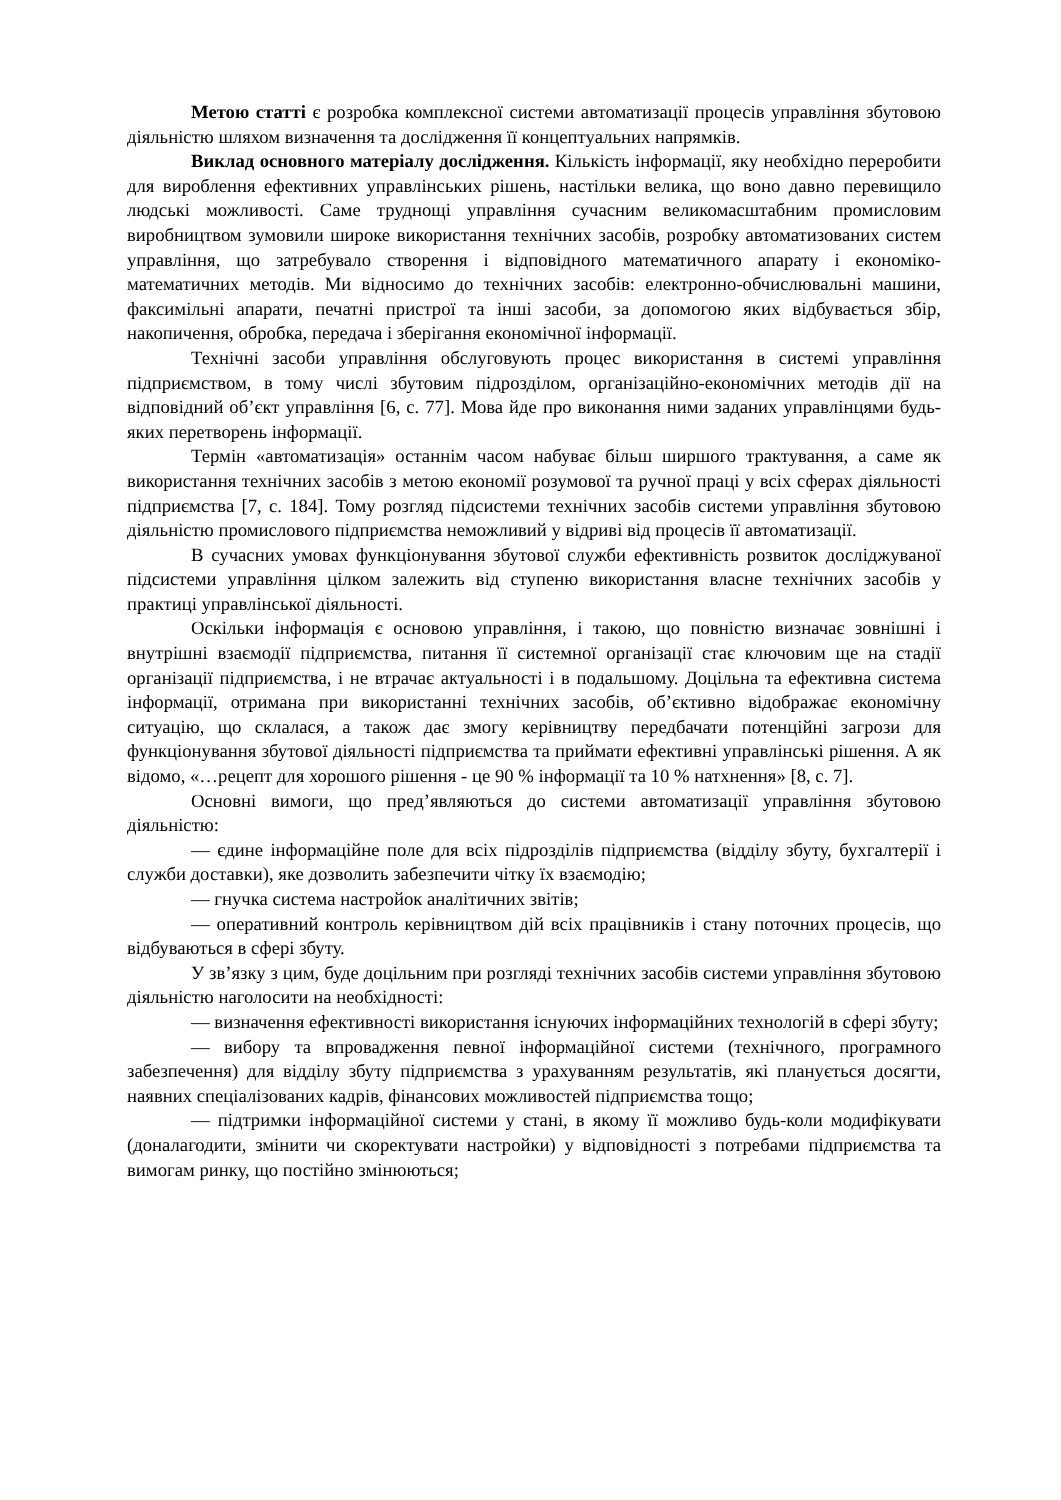Метою статті є розробка комплексної системи автоматизації процесів управління збутовою діяльністю шляхом визначення та дослідження її концептуальних напрямків.
Виклад основного матеріалу дослідження. Кількість інформації, яку необхідно переробити для вироблення ефективних управлінських рішень, настільки велика, що воно давно перевищило людські можливості. Саме труднощі управління сучасним великомасштабним промисловим виробництвом зумовили широке використання технічних засобів, розробку автоматизованих систем управління, що затребувало створення і відповідного математичного апарату і економіко-математичних методів. Ми відносимо до технічних засобів: електронно-обчислювальні машини, факсимільні апарати, печатні пристрої та інші засоби, за допомогою яких відбувається збір, накопичення, обробка, передача і зберігання економічної інформації.
Технічні засоби управління обслуговують процес використання в системі управління підприємством, в тому числі збутовим підрозділом, організаційно-економічних методів дії на відповідний об’єкт управління [6, с. 77]. Мова йде про виконання ними заданих управлінцями будь-яких перетворень інформації.
Термін «автоматизація» останнім часом набуває більш ширшого трактування, а саме як використання технічних засобів з метою економії розумової та ручної праці у всіх сферах діяльності підприємства [7, с. 184]. Тому розгляд підсистеми технічних засобів системи управління збутовою діяльністю промислового підприємства неможливий у відриві від процесів її автоматизації.
В сучасних умовах функціонування збутової служби ефективність розвиток досліджуваної підсистеми управління цілком залежить від ступеню використання власне технічних засобів у практиці управлінської діяльності.
Оскільки інформація є основою управління, і такою, що повністю визначає зовнішні і внутрішні взаємодії підприємства, питання її системної організації стає ключовим ще на стадії організації підприємства, і не втрачає актуальності і в подальшому. Доцільна та ефективна система інформації, отримана при використанні технічних засобів, об’єктивно відображає економічну ситуацію, що склалася, а також дає змогу керівництву передбачати потенційні загрози для функціонування збутової діяльності підприємства та приймати ефективні управлінські рішення. А як відомо, «…рецепт для хорошого рішення - це 90 % інформації та 10 % натхнення» [8, с. 7].
Основні вимоги, що пред’являються до системи автоматизації управління збутовою діяльністю:
— єдине інформаційне поле для всіх підрозділів підприємства (відділу збуту, бухгалтерії і служби доставки), яке дозволить забезпечити чітку їх взаємодію;
— гнучка система настройок аналітичних звітів;
— оперативний контроль керівництвом дій всіх працівників і стану поточних процесів, що відбуваються в сфері збуту.
У зв’язку з цим, буде доцільним при розгляді технічних засобів системи управління збутовою діяльністю наголосити на необхідності:
— визначення ефективності використання існуючих інформаційних технологій в сфері збуту;
— вибору та впровадження певної інформаційної системи (технічного, програмного забезпечення) для відділу збуту підприємства з урахуванням результатів, які планується досягти, наявних спеціалізованих кадрів, фінансових можливостей підприємства тощо;
— підтримки інформаційної системи у стані, в якому її можливо будь-коли модифікувати (доналагодити, змінити чи скоректувати настройки) у відповідності з потребами підприємства та вимогам ринку, що постійно змінюються;